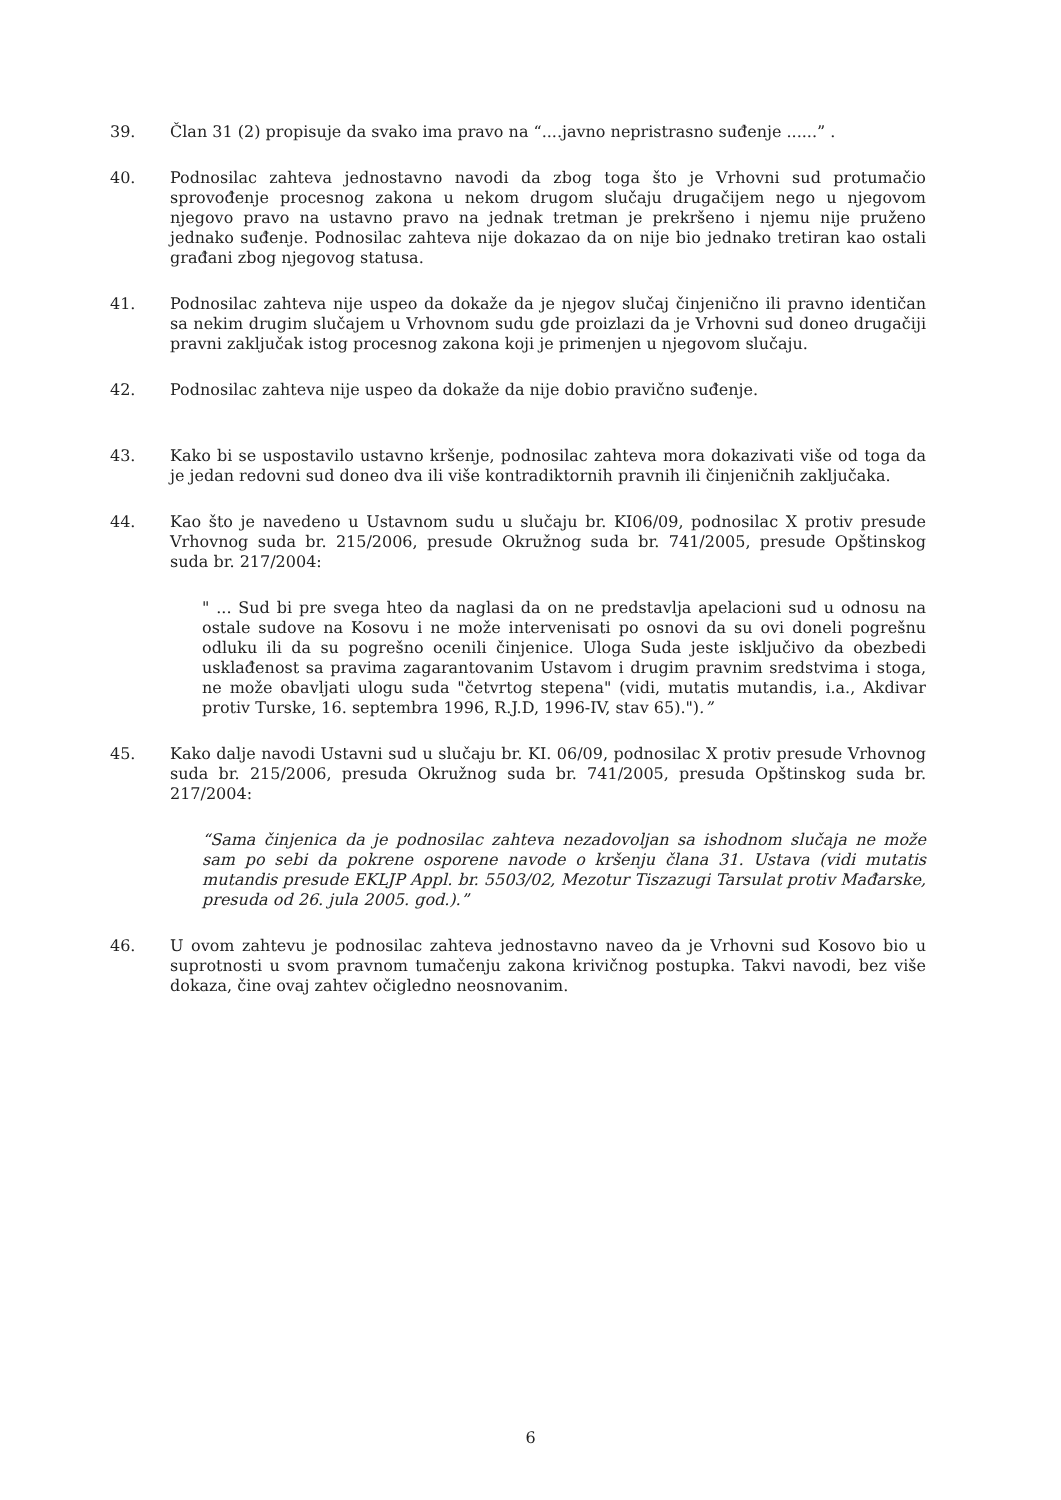39. Član 31 (2) propisuje da svako ima pravo na “....javno nepristrasno suđenje ......” .
40. Podnosilac zahteva jednostavno navodi da zbog toga što je Vrhovni sud protumačio sprovođenje procesnog zakona u nekom drugom slučaju drugačijem nego u njegovom njegovo pravo na ustavno pravo na jednak tretman je prekršeno i njemu nije pruženo jednako suđenje. Podnosilac zahteva nije dokazao da on nije bio jednako tretiran kao ostali građani zbog njegovog statusa.
41. Podnosilac zahteva nije uspeo da dokaže da je njegov slučaj činjenično ili pravno identičan sa nekim drugim slučajem u Vrhovnom sudu gde proizlazi da je Vrhovni sud doneo drugačiji pravni zaključak istog procesnog zakona koji je primenjen u njegovom slučaju.
42. Podnosilac zahteva nije uspeo da dokaže da nije dobio pravično suđenje.
43. Kako bi se uspostavilo ustavno kršenje, podnosilac zahteva mora dokazivati više od toga da je jedan redovni sud doneo dva ili više kontradiktornih pravnih ili činjeničnih zaključaka.
44. Kao što je navedeno u Ustavnom sudu u slučaju br. KI06/09, podnosilac X protiv presude Vrhovnog suda br. 215/2006, presude Okružnog suda br. 741/2005, presude Opštinskog suda br. 217/2004:
" ... Sud bi pre svega hteo da naglasi da on ne predstavlja apelacioni sud u odnosu na ostale sudove na Kosovu i ne može intervenisati po osnovi da su ovi doneli pogrešnu odluku ili da su pogrešno ocenili činjenice. Uloga Suda jeste isključivo da obezbedi usklađenost sa pravima zagarantovanim Ustavom i drugim pravnim sredstvima i stoga, ne može obavljati ulogu suda "četvrtog stepena" (vidi, mutatis mutandis, i.a., Akdivar protiv Turske, 16. septembra 1996, R.J.D, 1996-IV, stav 65).").”
45. Kako dalje navodi Ustavni sud u slučaju br. KI. 06/09, podnosilac X protiv presude Vrhovnog suda br. 215/2006, presuda Okružnog suda br. 741/2005, presuda Opštinskog suda br. 217/2004:
“Sama činjenica da je podnosilac zahteva nezadovoljan sa ishodnom slučaja ne može sam po sebi da pokrene osporene navode o kršenju člana 31. Ustava (vidi mutatis mutandis presude EKLJP Appl. br. 5503/02, Mezotur Tiszazugi Tarsulat protiv Mađarske, presuda od 26. jula 2005. god.).”
46. U ovom zahtevu je podnosilac zahteva jednostavno naveo da je Vrhovni sud Kosovo bio u suprotnosti u svom pravnom tumačenju zakona krivičnog postupka. Takvi navodi, bez više dokaza, čine ovaj zahtev očigledno neosnovanim.
6